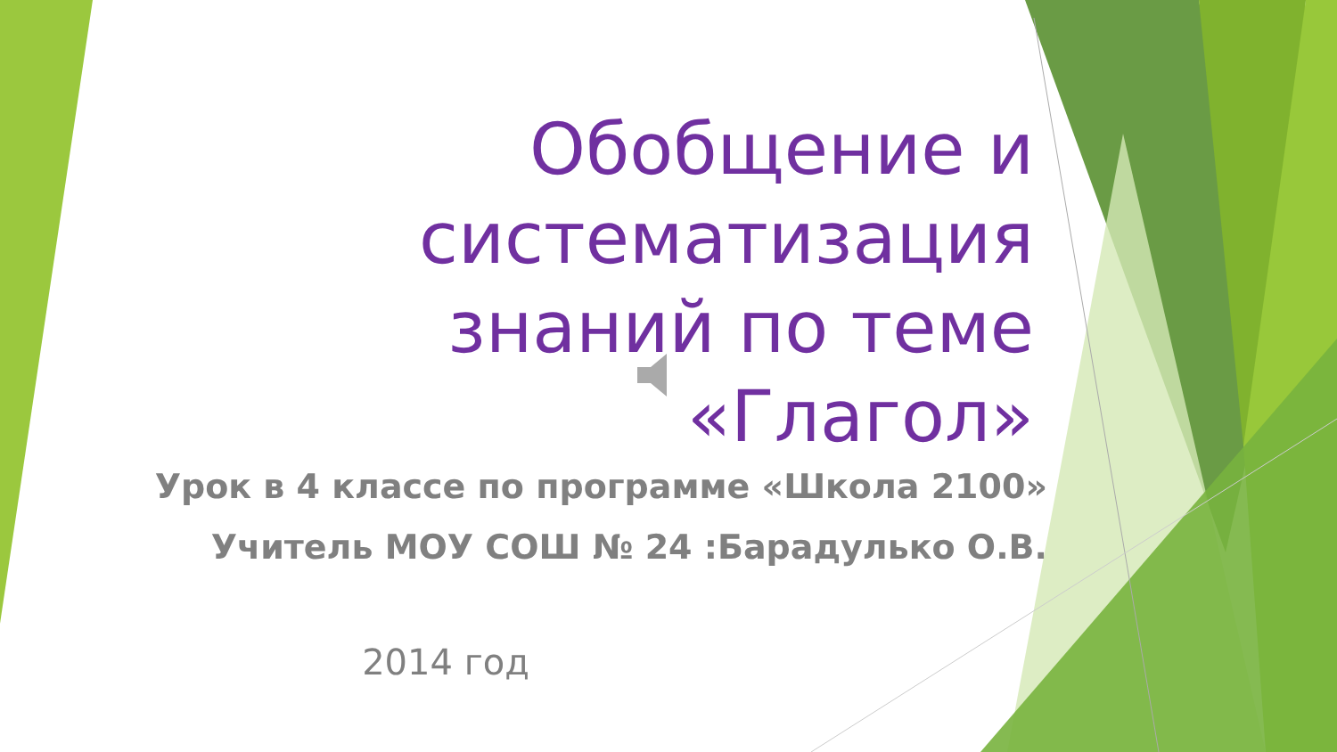Обобщение и систематизация знаний по теме «Глагол»
Урок в 4 классе по программе «Школа 2100»
Учитель МОУ СОШ № 24 :Барадулько О.В.
2014 год